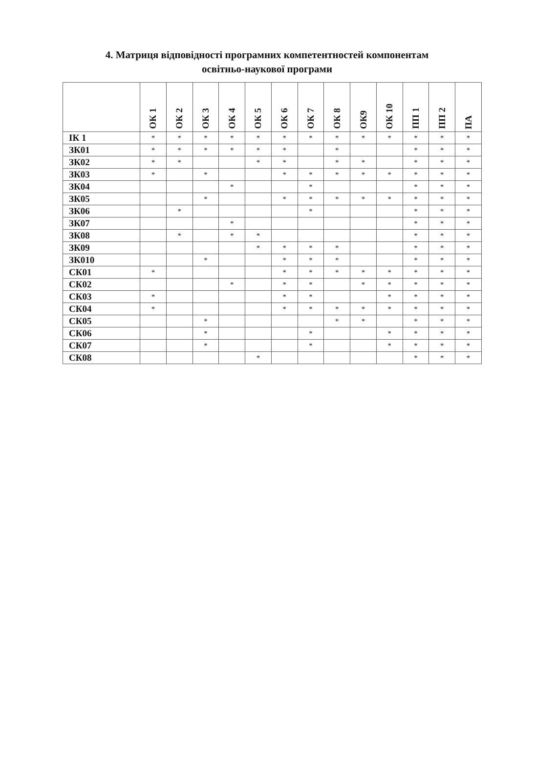4. Матриця відповідності програмних компетентностей компонентам
освітньо-наукової програми
| | ОК 1 | ОК 2 | ОК 3 | ОК 4 | ОК 5 | ОК 6 | ОК 7 | ОК 8 | ОК9 | ОК 10 | ПП 1 | ПП 2 | ПА |
| --- | --- | --- | --- | --- | --- | --- | --- | --- | --- | --- | --- | --- | --- |
| ІК 1 | * | * | * | * | * | * | * | * | * | * | * | * | * |
| ЗК01 | * | * | * | * | * | * | | * | | | * | * | * |
| ЗК02 | * | * | | | * | * | | * | * | | * | * | * |
| ЗК03 | * | | * | | | * | * | * | * | * | * | * | * |
| ЗК04 | | | | * | | | * | | | | * | * | * |
| ЗК05 | | | * | | | * | * | * | * | * | * | * | * |
| ЗК06 | | * | | | | | * | | | | * | * | * |
| ЗК07 | | | | * | | | | | | | * | * | * |
| ЗК08 | | * | | * | * | | | | | | * | * | * |
| ЗК09 | | | | | * | * | * | * | | | * | * | * |
| ЗК010 | | | * | | | * | * | * | | | * | * | * |
| СК01 | * | | | | | * | * | * | * | * | * | * | * |
| СК02 | | | | * | | * | * | | * | * | * | * | * |
| СК03 | * | | | | | * | * | | | * | * | * | * |
| СК04 | * | | | | | * | * | * | * | * | * | * | * |
| СК05 | | | * | | | | | * | * | | * | * | * |
| СК06 | | | * | | | | * | | | * | * | * | * |
| СК07 | | | * | | | | * | | | * | * | * | * |
| СК08 | | | | | * | | | | | | * | * | * |